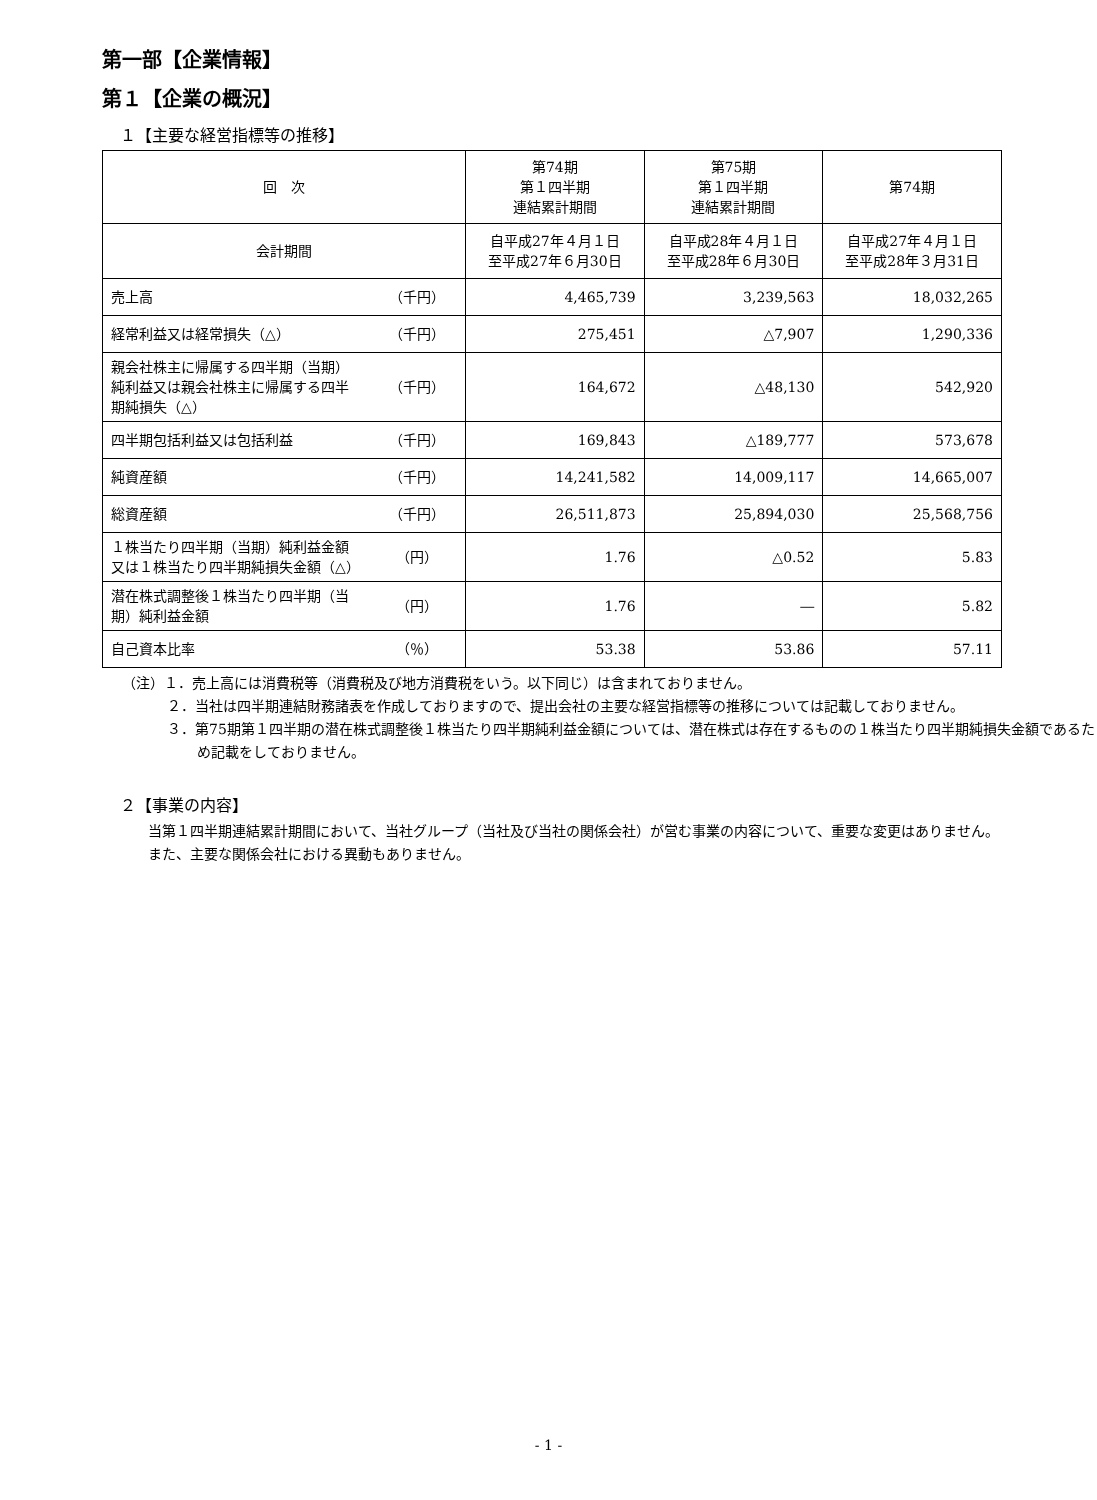第一部【企業情報】
第１【企業の概況】
１【主要な経営指標等の推移】
| 回 次 | | 第74期 第１四半期 連結累計期間 | 第75期 第１四半期 連結累計期間 | 第74期 |
| 会計期間 | | 自平成27年４月１日 至平成27年６月30日 | 自平成28年４月１日 至平成28年６月30日 | 自平成27年４月１日 至平成28年３月31日 |
| 売上高 | （千円） | 4,465,739 | 3,239,563 | 18,032,265 |
| 経常利益又は経常損失（△） | （千円） | 275,451 | △7,907 | 1,290,336 |
| 親会社株主に帰属する四半期（当期）純利益又は親会社株主に帰属する四半期純損失（△） | （千円） | 164,672 | △48,130 | 542,920 |
| 四半期包括利益又は包括利益 | （千円） | 169,843 | △189,777 | 573,678 |
| 純資産額 | （千円） | 14,241,582 | 14,009,117 | 14,665,007 |
| 総資産額 | （千円） | 26,511,873 | 25,894,030 | 25,568,756 |
| １株当たり四半期（当期）純利益金額又は１株当たり四半期純損失金額（△） | （円） | 1.76 | △0.52 | 5.83 |
| 潜在株式調整後１株当たり四半期（当期）純利益金額 | （円） | 1.76 | ― | 5.82 |
| 自己資本比率 | （％） | 53.38 | 53.86 | 57.11 |
（注）１．売上高には消費税等（消費税及び地方消費税をいう。以下同じ）は含まれておりません。
２．当社は四半期連結財務諸表を作成しておりますので、提出会社の主要な経営指標等の推移については記載しておりません。
３．第75期第１四半期の潜在株式調整後１株当たり四半期純利益金額については、潜在株式は存在するものの１株当たり四半期純損失金額であるため記載をしておりません。
２【事業の内容】
　当第１四半期連結累計期間において、当社グループ（当社及び当社の関係会社）が営む事業の内容について、重要な変更はありません。
　また、主要な関係会社における異動もありません。
- 1 -